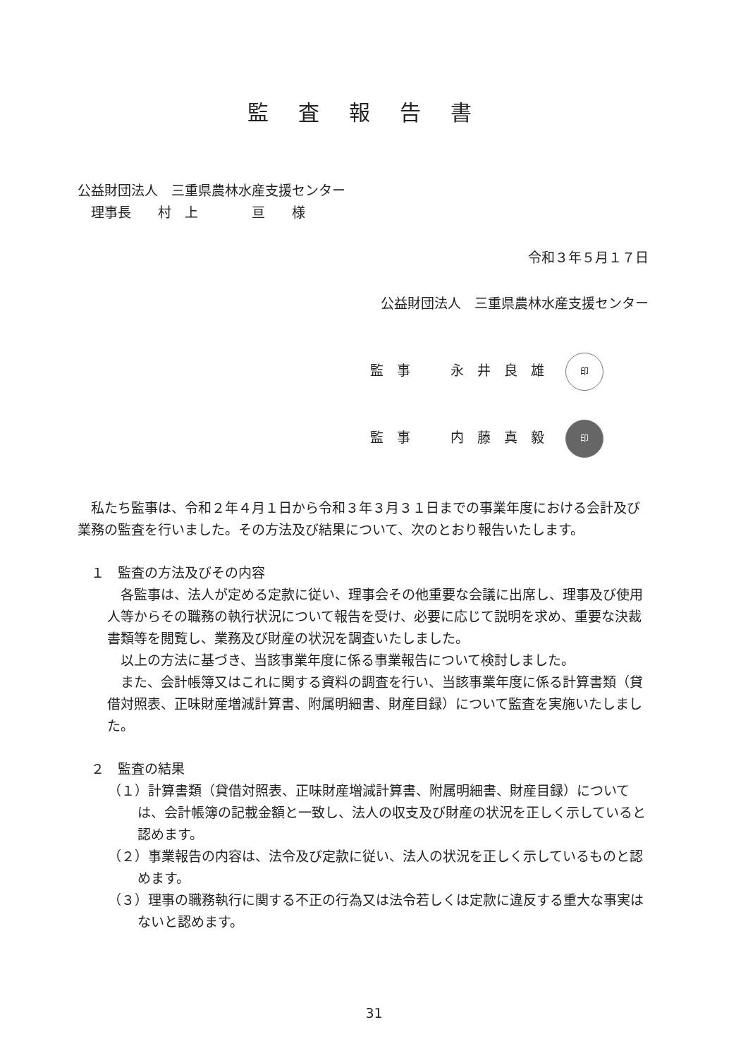監査報告書
公益財団法人　三重県農林水産支援センター
　理事長　　村　上　　　　亘　　様
令和３年５月１７日
公益財団法人　三重県農林水産支援センター
監　事　　　永　井　良　雄 印
監　事　　　内　藤　真　毅 印
　私たち監事は、令和２年４月１日から令和３年３月３１日までの事業年度における会計及び業務の監査を行いました。その方法及び結果について、次のとおり報告いたします。
　１　監査の方法及びその内容
　各監事は、法人が定める定款に従い、理事会その他重要な会議に出席し、理事及び使用人等からその職務の執行状況について報告を受け、必要に応じて説明を求め、重要な決裁書類等を閲覧し、業務及び財産の状況を調査いたしました。
　以上の方法に基づき、当該事業年度に係る事業報告について検討しました。
　また、会計帳簿又はこれに関する資料の調査を行い、当該事業年度に係る計算書類（貸借対照表、正味財産増減計算書、附属明細書、財産目録）について監査を実施いたしました。
　２　監査の結果
（１）計算書類（貸借対照表、正味財産増減計算書、附属明細書、財産目録）については、会計帳簿の記載金額と一致し、法人の収支及び財産の状況を正しく示していると認めます。
（２）事業報告の内容は、法令及び定款に従い、法人の状況を正しく示しているものと認めます。
（３）理事の職務執行に関する不正の行為又は法令若しくは定款に違反する重大な事実はないと認めます。
31